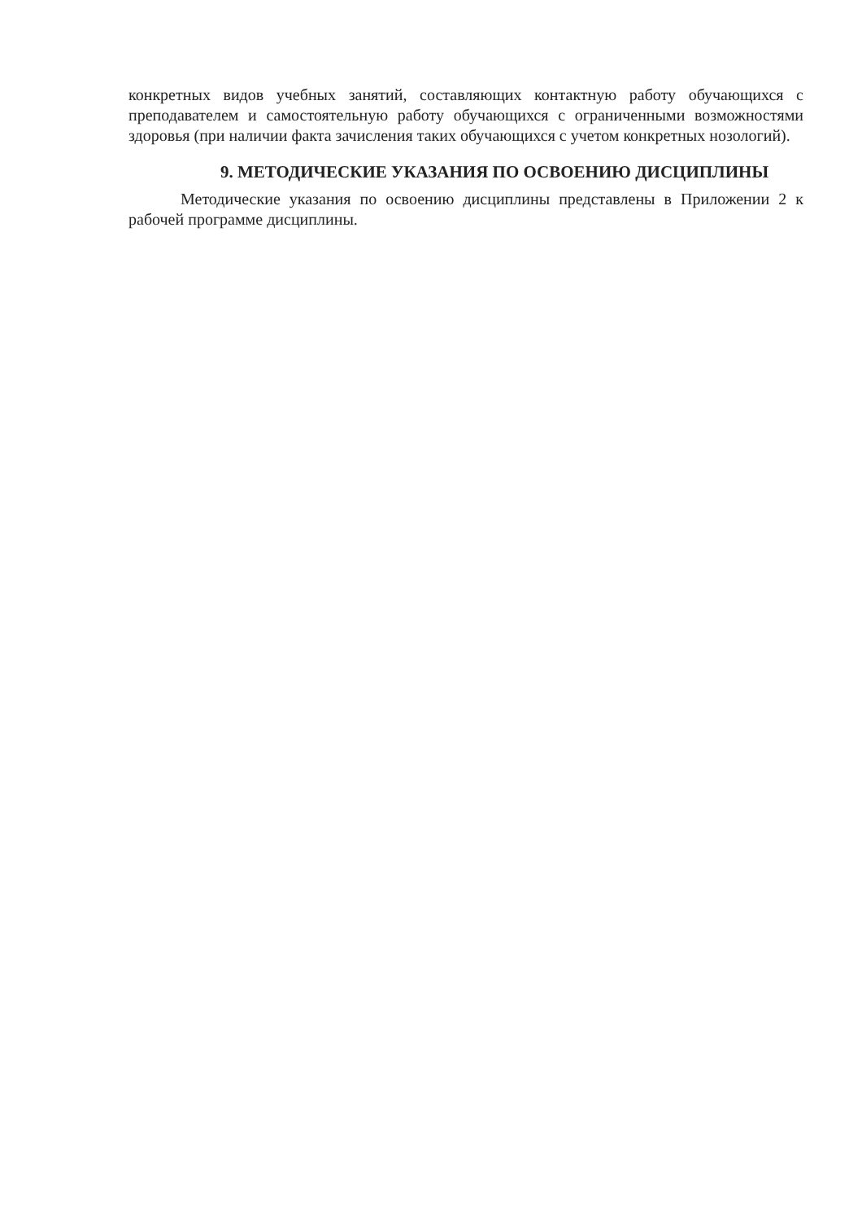конкретных видов учебных занятий, составляющих контактную работу обучающихся с преподавателем и самостоятельную работу обучающихся с ограниченными возможностями здоровья (при наличии факта зачисления таких обучающихся с учетом конкретных нозологий).
9. МЕТОДИЧЕСКИЕ УКАЗАНИЯ ПО ОСВОЕНИЮ ДИСЦИПЛИНЫ
Методические указания по освоению дисциплины представлены в Приложении 2 к рабочей программе дисциплины.